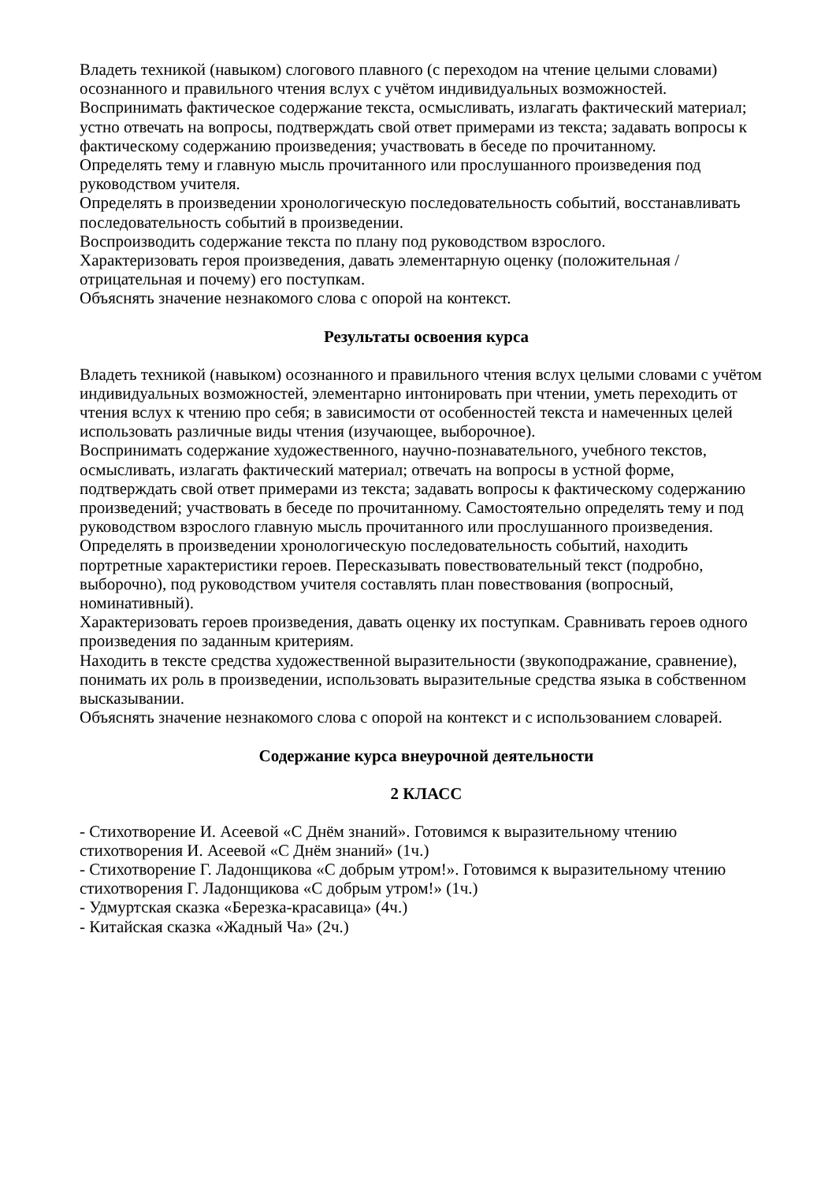Владеть техникой (навыком) слогового плавного (с переходом на чтение целыми словами) осознанного и правильного чтения вслух с учётом индивидуальных возможностей.
Воспринимать фактическое содержание текста, осмысливать, излагать фактический материал; устно отвечать на вопросы, подтверждать свой ответ примерами из текста; задавать вопросы к фактическому содержанию произведения; участвовать в беседе по прочитанному.
Определять тему и главную мысль прочитанного или прослушанного произведения под руководством учителя.
Определять в произведении хронологическую последовательность событий, восстанавливать последовательность событий в произведении.
Воспроизводить содержание текста по плану под руководством взрослого.
Характеризовать героя произведения, давать элементарную оценку (положительная / отрицательная и почему) его поступкам.
Объяснять значение незнакомого слова с опорой на контекст.
Результаты освоения курса
Владеть техникой (навыком) осознанного и правильного чтения вслух целыми словами с учётом индивидуальных возможностей, элементарно интонировать при чтении, уметь переходить от чтения вслух к чтению про себя; в зависимости от особенностей текста и намеченных целей использовать различные виды чтения (изучающее, выборочное).
Воспринимать содержание художественного, научно-познавательного, учебного текстов, осмысливать, излагать фактический материал; отвечать на вопросы в устной форме, подтверждать свой ответ примерами из текста; задавать вопросы к фактическому содержанию произведений; участвовать в беседе по прочитанному. Самостоятельно определять тему и под руководством взрослого главную мысль прочитанного или прослушанного произведения.
Определять в произведении хронологическую последовательность событий, находить портретные характеристики героев. Пересказывать повествовательный текст (подробно, выборочно), под руководством учителя составлять план повествования (вопросный, номинативный).
Характеризовать героев произведения, давать оценку их поступкам. Сравнивать героев одного произведения по заданным критериям.
Находить в тексте средства художественной выразительности (звукоподражание, сравнение), понимать их роль в произведении, использовать выразительные средства языка в собственном высказывании.
Объяснять значение незнакомого слова с опорой на контекст и с использованием словарей.
Содержание курса внеурочной деятельности
2 КЛАСС
- Стихотворение И. Асеевой «С Днём знаний». Готовимся к выразительному чтению стихотворения И. Асеевой «С Днём знаний» (1ч.)
- Стихотворение Г. Ладонщикова «С добрым утром!». Готовимся к выразительному чтению стихотворения Г. Ладонщикова «С добрым утром!» (1ч.)
- Удмуртская сказка «Березка-красавица» (4ч.)
- Китайская сказка «Жадный Ча» (2ч.)